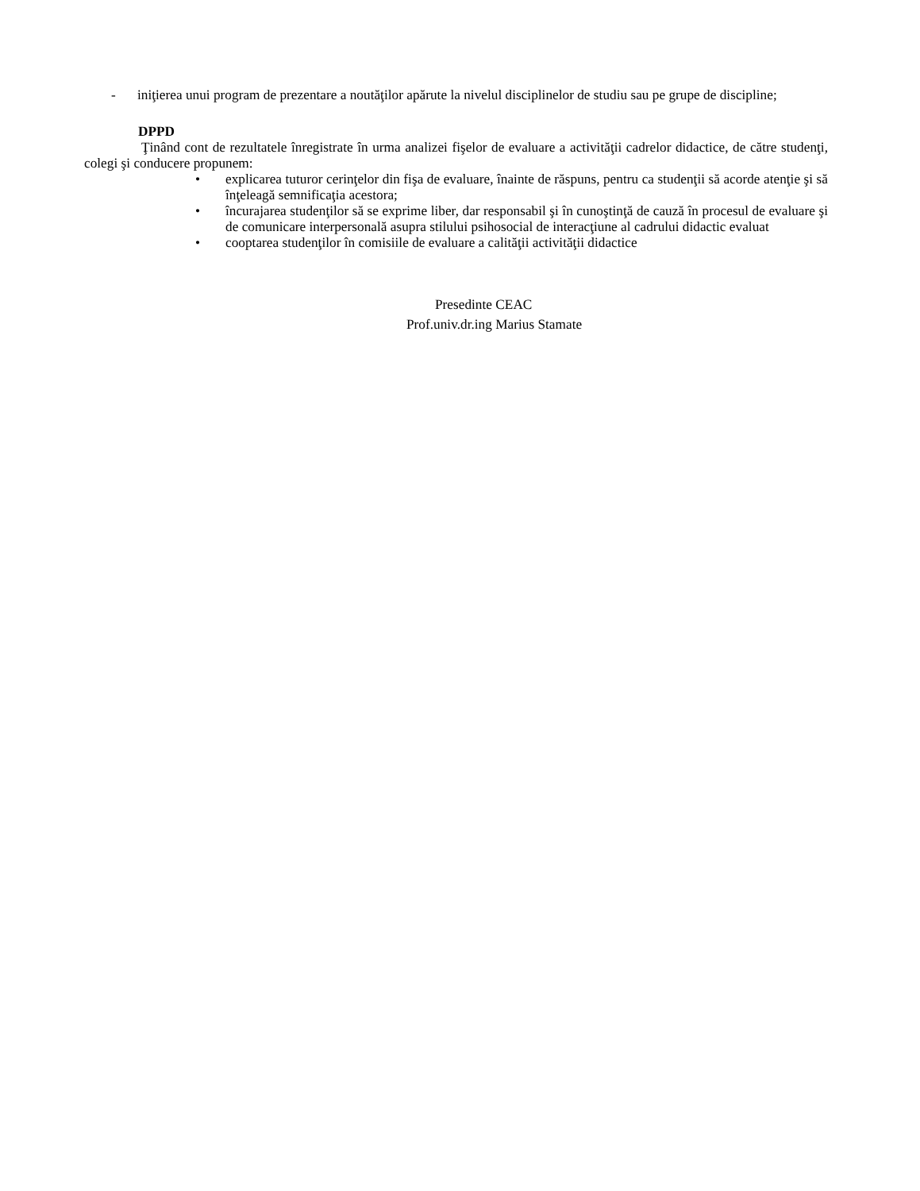- iniţierea unui program de prezentare a noutăţilor apărute la nivelul disciplinelor de studiu sau pe grupe de discipline;
DPPD
Ţinând cont de rezultatele înregistrate în urma analizei fişelor de evaluare a activităţii cadrelor didactice, de către studenţi, colegi şi conducere propunem:
• explicarea tuturor cerinţelor din fişa de evaluare, înainte de răspuns, pentru ca studenţii să acorde atenţie şi să înţeleagă semnificaţia acestora;
• încurajarea studenţilor să se exprime liber, dar responsabil şi în cunoştinţă de cauză în procesul de evaluare şi de comunicare interpersonală asupra stilului psihosocial de interacţiune al cadrului didactic evaluat
• cooptarea studenţilor în comisiile de evaluare a calităţii activităţii didactice
Presedinte CEAC
Prof.univ.dr.ing Marius Stamate